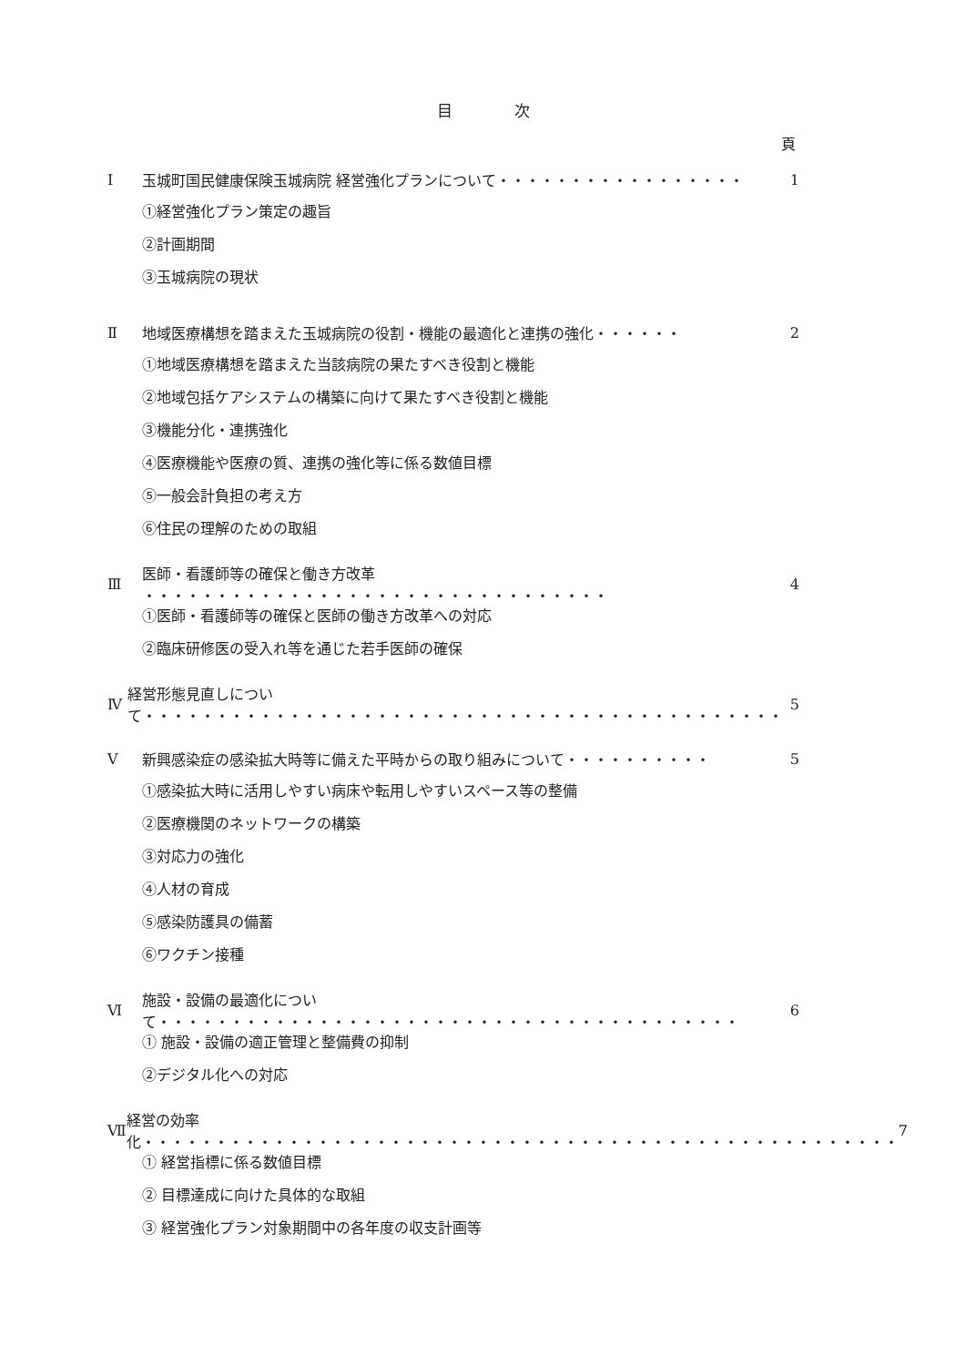目　　　　次
頁
Ⅰ 玉城町国民健康保険玉城病院 経営強化プランについて・・・・・・・・・・・・・・・・・ 1
①経営強化プラン策定の趣旨
②計画期間
③玉城病院の現状
Ⅱ 地域医療構想を踏まえた玉城病院の役割・機能の最適化と連携の強化・・・・・・ 2
①地域医療構想を踏まえた当該病院の果たすべき役割と機能
②地域包括ケアシステムの構築に向けて果たすべき役割と機能
③機能分化・連携強化
④医療機能や医療の質、連携の強化等に係る数値目標
⑤一般会計負担の考え方
⑥住民の理解のための取組
Ⅲ 医師・看護師等の確保と働き方改革 ・・・・・・・・・・・・・・・・・・・・・・・・・・・・・・・・ 4
①医師・看護師等の確保と医師の働き方改革への対応
②臨床研修医の受入れ等を通じた若手医師の確保
Ⅳ 経営形態見直しについて・・・・・・・・・・・・・・・・・・・・・・・・・・・・・・・・・・・・・・・・・・・・ 5
Ⅴ 新興感染症の感染拡大時等に備えた平時からの取り組みについて・・・・・・・・・・ 5
①感染拡大時に活用しやすい病床や転用しやすいスペース等の整備
②医療機関のネットワークの構築
③対応力の強化
④人材の育成
⑤感染防護具の備蓄
⑥ワクチン接種
Ⅵ 施設・設備の最適化について・・・・・・・・・・・・・・・・・・・・・・・・・・・・・・・・・・・・・・・・ 6
① 施設・設備の適正管理と整備費の抑制
②デジタル化への対応
Ⅶ 経営の効率化・・・・・・・・・・・・・・・・・・・・・・・・・・・・・・・・・・・・・・・・・・・・・・・・・・・・ 7
① 経営指標に係る数値目標
② 目標達成に向けた具体的な取組
③ 経営強化プラン対象期間中の各年度の収支計画等